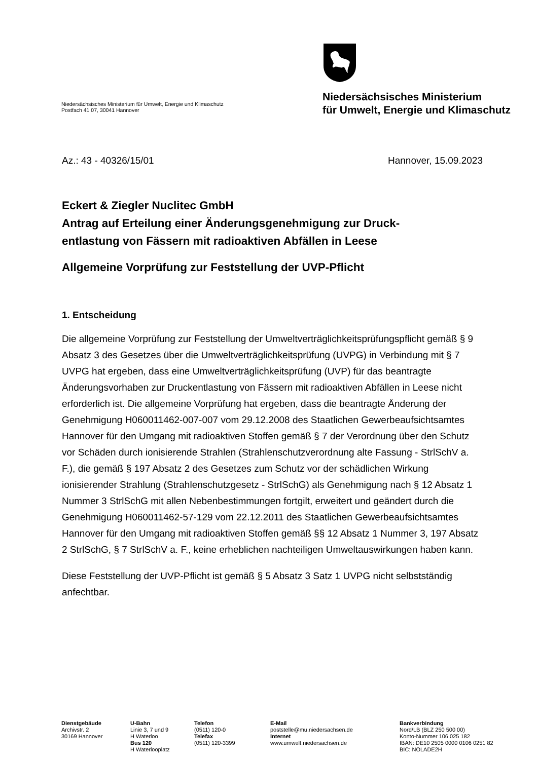Niedersächsisches Ministerium für Umwelt, Energie und Klimaschutz
Postfach 41 07, 30041 Hannover
Niedersächsisches Ministerium
für Umwelt, Energie und Klimaschutz
Az.: 43 - 40326/15/01 Hannover, 15.09.2023
Eckert & Ziegler Nuclitec GmbH
Antrag auf Erteilung einer Änderungsgenehmigung zur Druck-
entlastung von Fässern mit radioaktiven Abfällen in Leese
Allgemeine Vorprüfung zur Feststellung der UVP-Pflicht
1. Entscheidung
Die allgemeine Vorprüfung zur Feststellung der Umweltverträglichkeitsprüfungspflicht gemäß § 9 Absatz 3 des Gesetzes über die Umweltverträglichkeitsprüfung (UVPG) in Verbindung mit § 7 UVPG hat ergeben, dass eine Umweltverträglichkeitsprüfung (UVP) für das beantragte Änderungsvorhaben zur Druckentlastung von Fässern mit radioaktiven Abfällen in Leese nicht erforderlich ist. Die allgemeine Vorprüfung hat ergeben, dass die beantragte Änderung der Genehmigung H060011462-007-007 vom 29.12.2008 des Staatlichen Gewerbeaufsichtsamtes Hannover für den Umgang mit radioaktiven Stoffen gemäß § 7 der Verordnung über den Schutz vor Schäden durch ionisierende Strahlen (Strahlenschutzverordnung alte Fassung - StrlSchV a. F.), die gemäß § 197 Absatz 2 des Gesetzes zum Schutz vor der schädlichen Wirkung ionisierender Strahlung (Strahlenschutzgesetz - StrlSchG) als Genehmigung nach § 12 Absatz 1 Nummer 3 StrlSchG mit allen Nebenbestimmungen fortgilt, erweitert und geändert durch die Genehmigung H060011462-57-129 vom 22.12.2011 des Staatlichen Gewerbeaufsichtsamtes Hannover für den Umgang mit radioaktiven Stoffen gemäß §§ 12 Absatz 1 Nummer 3, 197 Absatz 2 StrlSchG, § 7 StrlSchV a. F., keine erheblichen nachteiligen Umweltauswirkungen haben kann.
Diese Feststellung der UVP-Pflicht ist gemäß § 5 Absatz 3 Satz 1 UVPG nicht selbstständig anfechtbar.
Dienstgebäude
Archivstr. 2
30169 Hannover
U-Bahn
Linie 3, 7 und 9
H Waterloo
Bus 120
H Waterlooplatz
Telefon
(0511) 120-0
Telefax
(0511) 120-3399
E-Mail
poststelle@mu.niedersachsen.de
Internet
www.umwelt.niedersachsen.de
Bankverbindung
Nord/LB (BLZ 250 500 00)
Konto-Nummer 106 025 182
IBAN: DE10 2505 0000 0106 0251 82
BIC: NOLADE2H